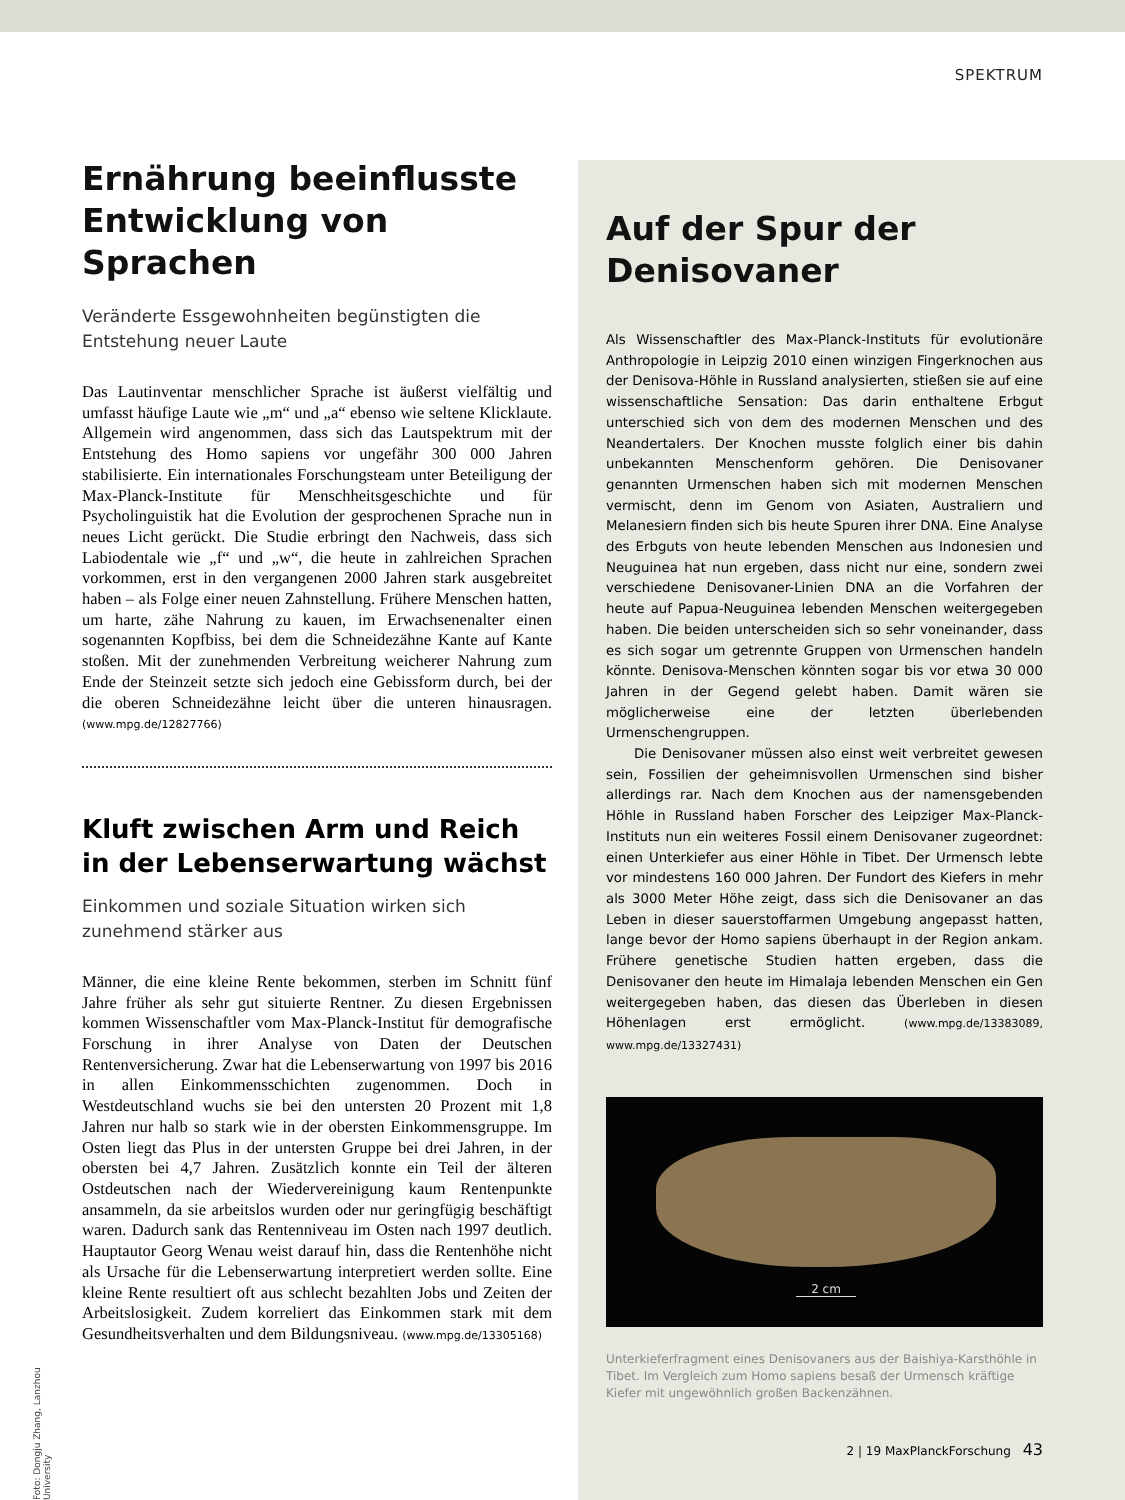SPEKTRUM
Ernährung beeinflusste Entwicklung von Sprachen
Veränderte Essgewohnheiten begünstigten die Entstehung neuer Laute
Das Lautinventar menschlicher Sprache ist äußerst vielfältig und umfasst häufige Laute wie „m“ und „a“ ebenso wie seltene Klicklaute. Allgemein wird angenommen, dass sich das Lautspektrum mit der Entstehung des Homo sapiens vor ungefähr 300 000 Jahren stabilisierte. Ein internationales Forschungsteam unter Beteiligung der Max-Planck-Institute für Menschheitsgeschichte und für Psycholinguistik hat die Evolution der gesprochenen Sprache nun in neues Licht gerückt. Die Studie erbringt den Nachweis, dass sich Labiodentale wie „f“ und „w“, die heute in zahlreichen Sprachen vorkommen, erst in den vergangenen 2000 Jahren stark ausgebreitet haben – als Folge einer neuen Zahnstellung. Frühere Menschen hatten, um harte, zähe Nahrung zu kauen, im Erwachsenenalter einen sogenannten Kopfbiss, bei dem die Schneidezähne Kante auf Kante stoßen. Mit der zunehmenden Verbreitung weicherer Nahrung zum Ende der Steinzeit setzte sich jedoch eine Gebissform durch, bei der die oberen Schneidezähne leicht über die unteren hinausragen. (www.mpg.de/12827766)
Kluft zwischen Arm und Reich in der Lebenserwartung wächst
Einkommen und soziale Situation wirken sich zunehmend stärker aus
Männer, die eine kleine Rente bekommen, sterben im Schnitt fünf Jahre früher als sehr gut situierte Rentner. Zu diesen Ergebnissen kommen Wissenschaftler vom Max-Planck-Institut für demografische Forschung in ihrer Analyse von Daten der Deutschen Rentenversicherung. Zwar hat die Lebenserwartung von 1997 bis 2016 in allen Einkommensschichten zugenommen. Doch in Westdeutschland wuchs sie bei den untersten 20 Prozent mit 1,8 Jahren nur halb so stark wie in der obersten Einkommensgruppe. Im Osten liegt das Plus in der untersten Gruppe bei drei Jahren, in der obersten bei 4,7 Jahren. Zusätzlich konnte ein Teil der älteren Ostdeutschen nach der Wiedervereinigung kaum Rentenpunkte ansammeln, da sie arbeitslos wurden oder nur geringfügig beschäftigt waren. Dadurch sank das Rentenniveau im Osten nach 1997 deutlich. Hauptautor Georg Wenau weist darauf hin, dass die Rentenhöhe nicht als Ursache für die Lebenserwartung interpretiert werden sollte. Eine kleine Rente resultiert oft aus schlecht bezahlten Jobs und Zeiten der Arbeitslosigkeit. Zudem korreliert das Einkommen stark mit dem Gesundheitsverhalten und dem Bildungsniveau. (www.mpg.de/13305168)
Auf der Spur der Denisovaner
Als Wissenschaftler des Max-Planck-Instituts für evolutionäre Anthropologie in Leipzig 2010 einen winzigen Fingerknochen aus der Denisova-Höhle in Russland analysierten, stießen sie auf eine wissenschaftliche Sensation: Das darin enthaltene Erbgut unterschied sich von dem des modernen Menschen und des Neandertalers. Der Knochen musste folglich einer bis dahin unbekannten Menschenform gehören. Die Denisovaner genannten Urmenschen haben sich mit modernen Menschen vermischt, denn im Genom von Asiaten, Australiern und Melanesiern finden sich bis heute Spuren ihrer DNA. Eine Analyse des Erbguts von heute lebenden Menschen aus Indonesien und Neuguinea hat nun ergeben, dass nicht nur eine, sondern zwei verschiedene Denisovaner-Linien DNA an die Vorfahren der heute auf Papua-Neuguinea lebenden Menschen weitergegeben haben. Die beiden unterscheiden sich so sehr voneinander, dass es sich sogar um getrennte Gruppen von Urmenschen handeln könnte. Denisova-Menschen könnten sogar bis vor etwa 30 000 Jahren in der Gegend gelebt haben. Damit wären sie möglicherweise eine der letzten überlebenden Urmenschengruppen.
Die Denisovaner müssen also einst weit verbreitet gewesen sein, Fossilien der geheimnisvollen Urmenschen sind bisher allerdings rar. Nach dem Knochen aus der namensgebenden Höhle in Russland haben Forscher des Leipziger Max-Planck-Instituts nun ein weiteres Fossil einem Denisovaner zugeordnet: einen Unterkiefer aus einer Höhle in Tibet. Der Urmensch lebte vor mindestens 160 000 Jahren. Der Fundort des Kiefers in mehr als 3000 Meter Höhe zeigt, dass sich die Denisovaner an das Leben in dieser sauerstoffarmen Umgebung angepasst hatten, lange bevor der Homo sapiens überhaupt in der Region ankam. Frühere genetische Studien hatten ergeben, dass die Denisovaner den heute im Himalaja lebenden Menschen ein Gen weitergegeben haben, das diesen das Überleben in diesen Höhenlagen erst ermöglicht. (www.mpg.de/13383089, www.mpg.de/13327431)
2 cm
Unterkieferfragment eines Denisovaners aus der Baishiya-Karsthöhle in Tibet. Im Vergleich zum Homo sapiens besaß der Urmensch kräftige Kiefer mit ungewöhnlich großen Backenzähnen.
Foto: Dongju Zhang, Lanzhou University
2 | 19 MaxPlanckForschung 43